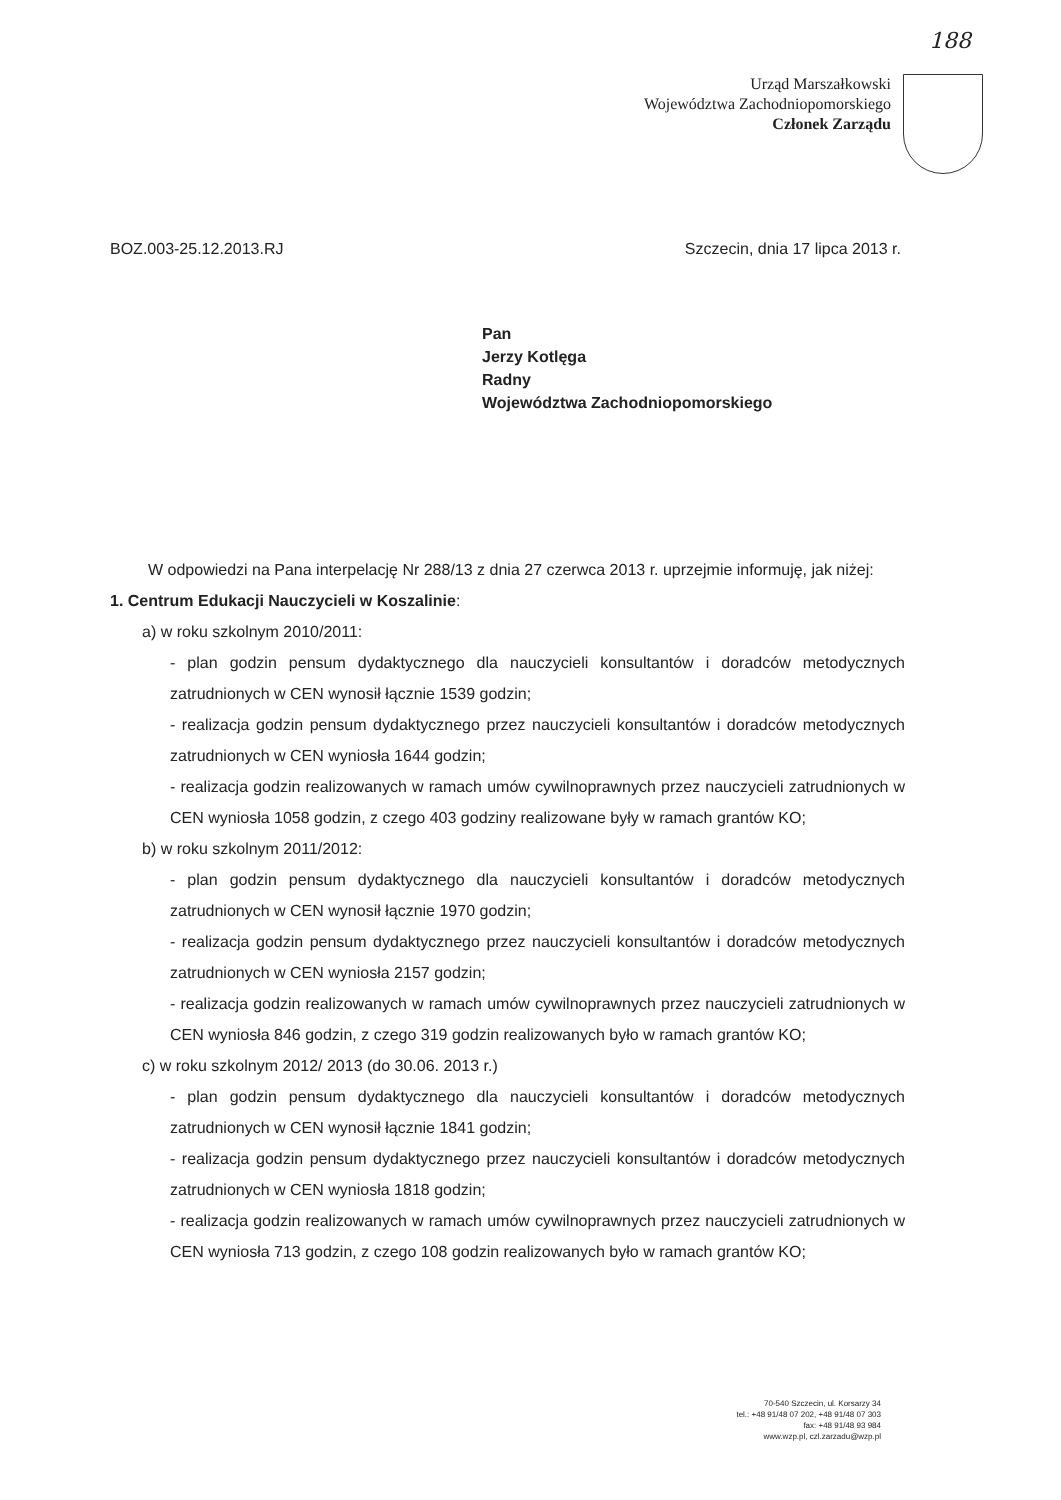188
Urząd Marszałkowski
Województwa Zachodniopomorskiego
Członek Zarządu
BOZ.003-25.12.2013.RJ Szczecin, dnia 17 lipca 2013 r.
Pan
Jerzy Kotlęga
Radny
Województwa Zachodniopomorskiego
W odpowiedzi na Pana interpelację Nr 288/13 z dnia 27 czerwca 2013 r. uprzejmie informuję, jak niżej:
1. Centrum Edukacji Nauczycieli w Koszalinie:
a) w roku szkolnym 2010/2011:
- plan godzin pensum dydaktycznego dla nauczycieli konsultantów i doradców metodycznych zatrudnionych w CEN wynosił łącznie 1539 godzin;
- realizacja godzin pensum dydaktycznego przez nauczycieli konsultantów i doradców metodycznych zatrudnionych w CEN wyniosła 1644 godzin;
- realizacja godzin realizowanych w ramach umów cywilnoprawnych przez nauczycieli zatrudnionych w CEN wyniosła 1058 godzin, z czego 403 godziny realizowane były w ramach grantów KO;
b) w roku szkolnym 2011/2012:
- plan godzin pensum dydaktycznego dla nauczycieli konsultantów i doradców metodycznych zatrudnionych w CEN wynosił łącznie 1970 godzin;
- realizacja godzin pensum dydaktycznego przez nauczycieli konsultantów i doradców metodycznych zatrudnionych w CEN wyniosła 2157 godzin;
- realizacja godzin realizowanych w ramach umów cywilnoprawnych przez nauczycieli zatrudnionych w CEN wyniosła 846 godzin, z czego 319 godzin realizowanych było w ramach grantów KO;
c) w roku szkolnym 2012/ 2013 (do 30.06. 2013 r.)
- plan godzin pensum dydaktycznego dla nauczycieli konsultantów i doradców metodycznych zatrudnionych w CEN wynosił łącznie 1841 godzin;
- realizacja godzin pensum dydaktycznego przez nauczycieli konsultantów i doradców metodycznych zatrudnionych w CEN wyniosła 1818 godzin;
- realizacja godzin realizowanych w ramach umów cywilnoprawnych przez nauczycieli zatrudnionych w CEN wyniosła 713 godzin, z czego 108 godzin realizowanych było w ramach grantów KO;
70-540 Szczecin, ul. Korsarzy 34
tel.: +48 91/48 07 202, +48 91/48 07 303
fax: +48 91/48 93 984
www.wzp.pl, czl.zarzadu@wzp.pl